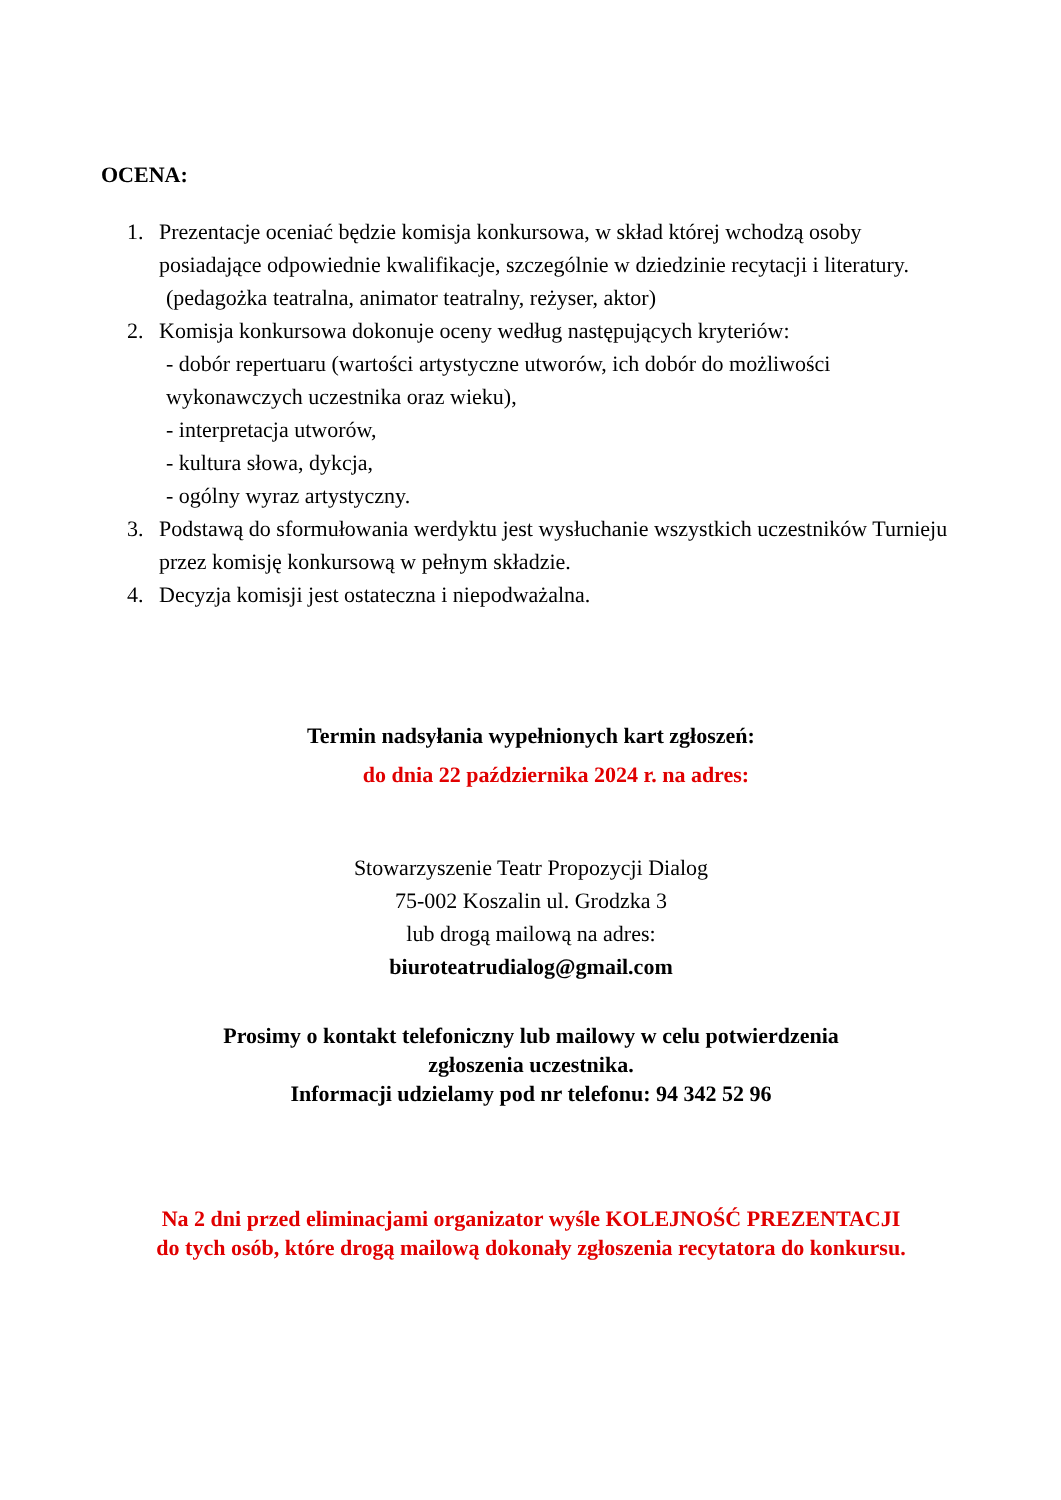OCENA:
1. Prezentacje oceniać będzie komisja konkursowa, w skład której wchodzą osoby posiadające odpowiednie kwalifikacje, szczególnie w dziedzinie recytacji i literatury.
(pedagożka teatralna, animator teatralny, reżyser, aktor)
2. Komisja konkursowa dokonuje oceny według następujących kryteriów:
- dobór repertuaru (wartości artystyczne utworów, ich dobór do możliwości wykonawczych uczestnika oraz wieku),
- interpretacja utworów,
- kultura słowa, dykcja,
- ogólny wyraz artystyczny.
3. Podstawą do sformułowania werdyktu jest wysłuchanie wszystkich uczestników Turnieju przez komisję konkursową w pełnym składzie.
4. Decyzja komisji jest ostateczna i niepodważalna.
Termin nadsyłania wypełnionych kart zgłoszeń:
do dnia 22 października 2024 r. na adres:
Stowarzyszenie Teatr Propozycji Dialog
75-002 Koszalin ul. Grodzka 3
lub drogą mailową na adres:
biuroteatrudialog@gmail.com
Prosimy o kontakt telefoniczny lub mailowy w celu potwierdzenia
zgłoszenia uczestnika.
Informacji udzielamy pod nr telefonu: 94 342 52 96
Na 2 dni przed eliminacjami organizator wyśle KOLEJNOŚĆ PREZENTACJI
do tych osób, które drogą mailową dokonały zgłoszenia recytatora do konkursu.